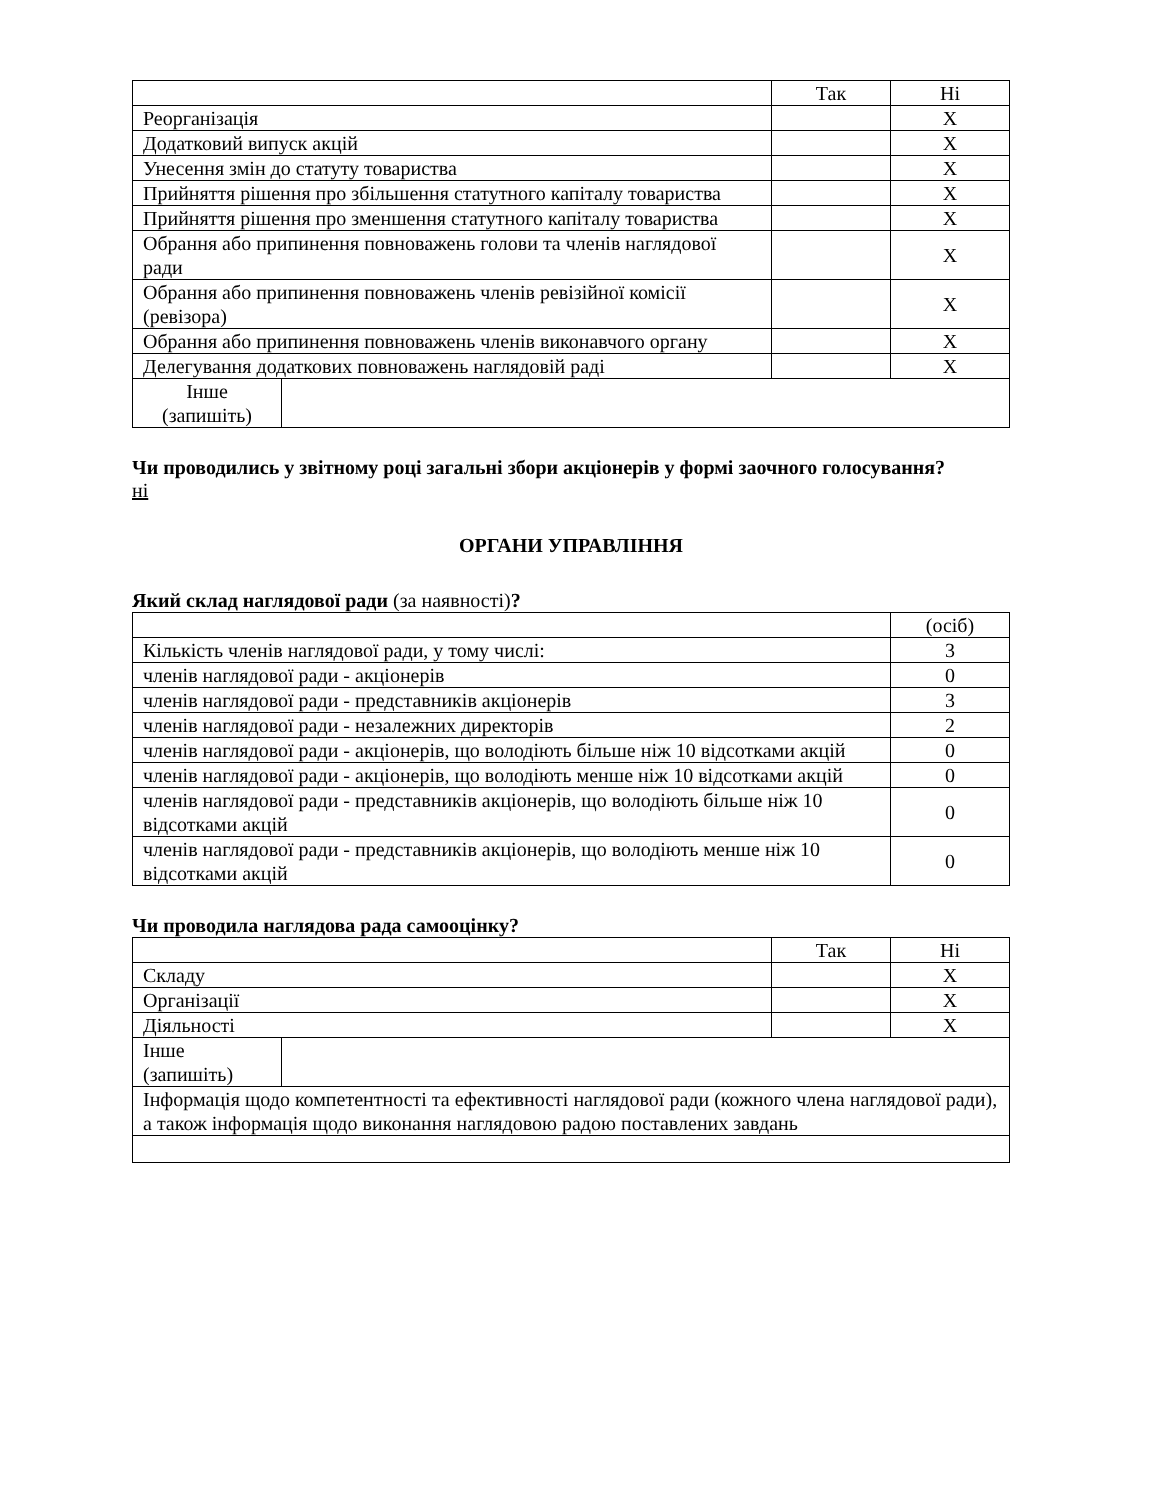| | Так | Ні |
| --- | --- | --- |
| Реорганізація | | X |
| Додатковий випуск акцій | | X |
| Унесення змін до статуту товариства | | X |
| Прийняття рішення про збільшення статутного капіталу товариства | | X |
| Прийняття рішення про зменшення статутного капіталу товариства | | X |
| Обрання або припинення повноважень голови та членів наглядової ради | | X |
| Обрання або припинення повноважень членів ревізійної комісії (ревізора) | | X |
| Обрання або припинення повноважень членів виконавчого органу | | X |
| Делегування додаткових повноважень наглядовій раді | | X |
| Інше (запишіть) | |
Чи проводились у звітному році загальні збори акціонерів у формі заочного голосування?
ні
ОРГАНИ УПРАВЛІННЯ
Який склад наглядової ради (за наявності)?
| | (осіб) |
| --- | --- |
| Кількість членів наглядової ради, у тому числі: | 3 |
| членів наглядової ради - акціонерів | 0 |
| членів наглядової ради - представників акціонерів | 3 |
| членів наглядової ради - незалежних директорів | 2 |
| членів наглядової ради - акціонерів, що володіють більше ніж 10 відсотками акцій | 0 |
| членів наглядової ради - акціонерів, що володіють менше ніж 10 відсотками акцій | 0 |
| членів наглядової ради - представників акціонерів, що володіють більше ніж 10 відсотками акцій | 0 |
| членів наглядової ради - представників акціонерів, що володіють менше ніж 10 відсотками акцій | 0 |
Чи проводила наглядова рада самооцінку?
| | Так | Ні |
| --- | --- | --- |
| Складу | | X |
| Організації | | X |
| Діяльності | | X |
| Інше (запишіть) | |
| Інформація щодо компетентності та ефективності наглядової ради (кожного члена наглядової ради), а також інформація щодо виконання наглядовою радою поставлених завдань | |